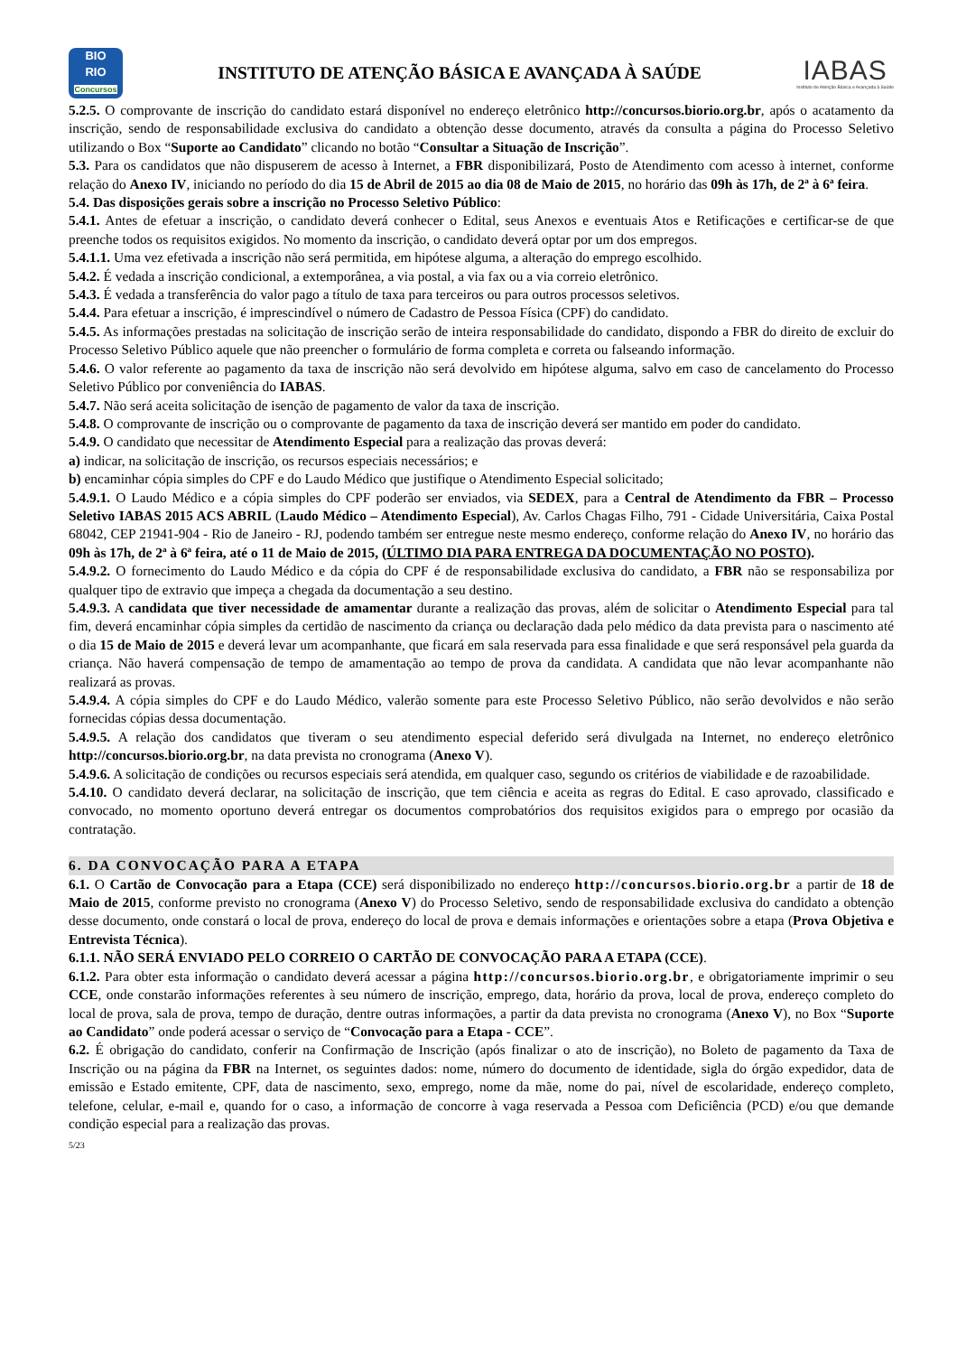BIO
RIO
Concursos
INSTITUTO DE ATENÇÃO BÁSICA E AVANÇADA À SAÚDE
IABAS
Instituto de Atenção Básica e Avançada à Saúde
5.2.5. O comprovante de inscrição do candidato estará disponível no endereço eletrônico http://concursos.biorio.org.br, após o acatamento da inscrição, sendo de responsabilidade exclusiva do candidato a obtenção desse documento, através da consulta a página do Processo Seletivo utilizando o Box “Suporte ao Candidato” clicando no botão “Consultar a Situação de Inscrição”.
5.3. Para os candidatos que não dispuserem de acesso à Internet, a FBR disponibilizará, Posto de Atendimento com acesso à internet, conforme relação do Anexo IV, iniciando no período do dia 15 de Abril de 2015 ao dia 08 de Maio de 2015, no horário das 09h às 17h, de 2ª à 6ª feira.
5.4. Das disposições gerais sobre a inscrição no Processo Seletivo Público:
5.4.1. Antes de efetuar a inscrição, o candidato deverá conhecer o Edital, seus Anexos e eventuais Atos e Retificações e certificar-se de que preenche todos os requisitos exigidos. No momento da inscrição, o candidato deverá optar por um dos empregos.
5.4.1.1. Uma vez efetivada a inscrição não será permitida, em hipótese alguma, a alteração do emprego escolhido.
5.4.2. É vedada a inscrição condicional, a extemporânea, a via postal, a via fax ou a via correio eletrônico.
5.4.3. É vedada a transferência do valor pago a título de taxa para terceiros ou para outros processos seletivos.
5.4.4. Para efetuar a inscrição, é imprescindível o número de Cadastro de Pessoa Física (CPF) do candidato.
5.4.5. As informações prestadas na solicitação de inscrição serão de inteira responsabilidade do candidato, dispondo a FBR do direito de excluir do Processo Seletivo Público aquele que não preencher o formulário de forma completa e correta ou falseando informação.
5.4.6. O valor referente ao pagamento da taxa de inscrição não será devolvido em hipótese alguma, salvo em caso de cancelamento do Processo Seletivo Público por conveniência do IABAS.
5.4.7. Não será aceita solicitação de isenção de pagamento de valor da taxa de inscrição.
5.4.8. O comprovante de inscrição ou o comprovante de pagamento da taxa de inscrição deverá ser mantido em poder do candidato.
5.4.9. O candidato que necessitar de Atendimento Especial para a realização das provas deverá:
a) indicar, na solicitação de inscrição, os recursos especiais necessários; e
b) encaminhar cópia simples do CPF e do Laudo Médico que justifique o Atendimento Especial solicitado;
5.4.9.1. O Laudo Médico e a cópia simples do CPF poderão ser enviados, via SEDEX, para a Central de Atendimento da FBR – Processo Seletivo IABAS 2015 ACS ABRIL (Laudo Médico – Atendimento Especial), Av. Carlos Chagas Filho, 791 - Cidade Universitária, Caixa Postal 68042, CEP 21941-904 - Rio de Janeiro - RJ, podendo também ser entregue neste mesmo endereço, conforme relação do Anexo IV, no horário das 09h às 17h, de 2ª à 6ª feira, até o 11 de Maio de 2015, (ÚLTIMO DIA PARA ENTREGA DA DOCUMENTAÇÃO NO POSTO).
5.4.9.2. O fornecimento do Laudo Médico e da cópia do CPF é de responsabilidade exclusiva do candidato, a FBR não se responsabiliza por qualquer tipo de extravio que impeça a chegada da documentação a seu destino.
5.4.9.3. A candidata que tiver necessidade de amamentar durante a realização das provas, além de solicitar o Atendimento Especial para tal fim, deverá encaminhar cópia simples da certidão de nascimento da criança ou declaração dada pelo médico da data prevista para o nascimento até o dia 15 de Maio de 2015 e deverá levar um acompanhante, que ficará em sala reservada para essa finalidade e que será responsável pela guarda da criança. Não haverá compensação de tempo de amamentação ao tempo de prova da candidata. A candidata que não levar acompanhante não realizará as provas.
5.4.9.4. A cópia simples do CPF e do Laudo Médico, valerão somente para este Processo Seletivo Público, não serão devolvidos e não serão fornecidas cópias dessa documentação.
5.4.9.5. A relação dos candidatos que tiveram o seu atendimento especial deferido será divulgada na Internet, no endereço eletrônico http://concursos.biorio.org.br, na data prevista no cronograma (Anexo V).
5.4.9.6. A solicitação de condições ou recursos especiais será atendida, em qualquer caso, segundo os critérios de viabilidade e de razoabilidade.
5.4.10. O candidato deverá declarar, na solicitação de inscrição, que tem ciência e aceita as regras do Edital. E caso aprovado, classificado e convocado, no momento oportuno deverá entregar os documentos comprobatórios dos requisitos exigidos para o emprego por ocasião da contratação.
6. DA CONVOCAÇÃO PARA A ETAPA
6.1. O Cartão de Convocação para a Etapa (CCE) será disponibilizado no endereço http://concursos.biorio.org.br a partir de 18 de Maio de 2015, conforme previsto no cronograma (Anexo V) do Processo Seletivo, sendo de responsabilidade exclusiva do candidato a obtenção desse documento, onde constará o local de prova, endereço do local de prova e demais informações e orientações sobre a etapa (Prova Objetiva e Entrevista Técnica).
6.1.1. NÃO SERÁ ENVIADO PELO CORREIO O CARTÃO DE CONVOCAÇÃO PARA A ETAPA (CCE).
6.1.2. Para obter esta informação o candidato deverá acessar a página http://concursos.biorio.org.br, e obrigatoriamente imprimir o seu CCE, onde constarão informações referentes à seu número de inscrição, emprego, data, horário da prova, local de prova, endereço completo do local de prova, sala de prova, tempo de duração, dentre outras informações, a partir da data prevista no cronograma (Anexo V), no Box “Suporte ao Candidato” onde poderá acessar o serviço de “Convocação para a Etapa - CCE”.
6.2. É obrigação do candidato, conferir na Confirmação de Inscrição (após finalizar o ato de inscrição), no Boleto de pagamento da Taxa de Inscrição ou na página da FBR na Internet, os seguintes dados: nome, número do documento de identidade, sigla do órgão expedidor, data de emissão e Estado emitente, CPF, data de nascimento, sexo, emprego, nome da mãe, nome do pai, nível de escolaridade, endereço completo, telefone, celular, e-mail e, quando for o caso, a informação de concorre à vaga reservada a Pessoa com Deficiência (PCD) e/ou que demande condição especial para a realização das provas.
5/23